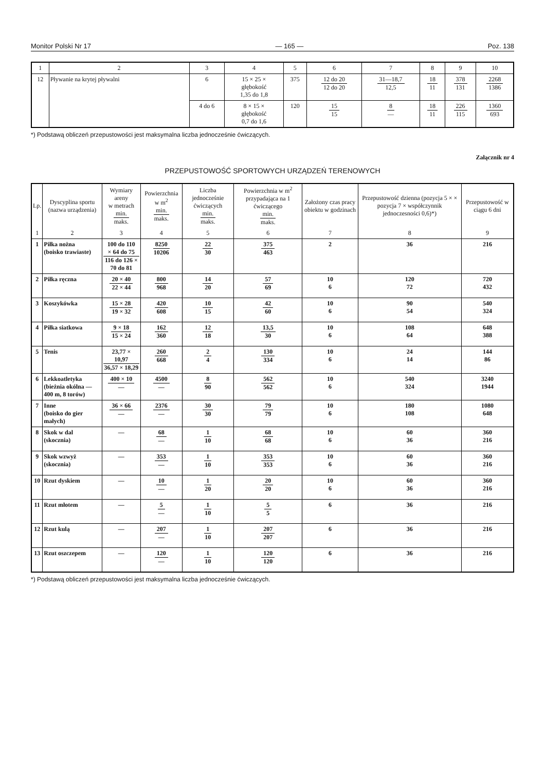Monitor Polski Nr 17 — 165 — Poz. 138
| 1 | 2 | 3 | 4 | 5 | 6 | 7 | 8 | 9 | 10 |
| 12 | Pływanie na krytej pływalni | 6 | 15 × 25 × głębokość 1,35 do 1,8 | 375 | 12 do 20 12 do 20 | 31—18,7 12,5 | 18 11 | 378 131 | 2268 1386 |
| | | 4 do 6 | 8 × 15 × głębokość 0,7 do 1,6 | 120 | 15 15 | 8 — | 18 11 | 226 115 | 1360 693 |
*) Podstawą obliczeń przepustowości jest maksymalna liczba jednocześnie ćwiczących.
Załącznik nr 4
PRZEPUSTOWOŚĆ SPORTOWYCH URZĄDZEŃ TERENOWYCH
| Lp. | Dyscyplina sportu (nazwa urządzenia) | Wymiary areny w metrach min. maks. | Powierzchnia w m<sup>2</sup> min. maks. | Liczba jednocześnie ćwiczących min. maks. | Powierzchnia w m<sup>2</sup> przypadająca na 1 ćwiczącego min. maks. | Założony czas pracy obiektu w godzinach | Przepustowość dzienna (pozycja 5 × × pozycja 7 × współczynnik jednoczesności 0,6)*) | Przepustowość w ciągu 6 dni |
| --- | --- | --- | --- | --- | --- | --- | --- | --- |
| 1 | 2 | 3 | 4 | 5 | 6 | 7 | 8 | 9 |
| 1 | Piłka nożna (boisko trawiaste) | 100 do 110 × 64 do 75 116 do 126 × 70 do 81 | 8250 10206 | 22 30 | 375 463 | 2 | 36 | 216 |
| 2 | Piłka ręczna | 20 × 40 22 × 44 | 800 968 | 14 20 | 57 69 | 10 6 | 120 72 | 720 432 |
| 3 | Koszykówka | 15 × 28 19 × 32 | 420 608 | 10 15 | 42 60 | 10 6 | 90 54 | 540 324 |
| 4 | Piłka siatkowa | 9 × 18 15 × 24 | 162 360 | 12 18 | 13,5 30 | 10 6 | 108 64 | 648 388 |
| 5 | Tenis | 23,77 × 10,97 36,57 × 18,29 | 260 668 | 2 4 | 130 334 | 10 6 | 24 14 | 144 86 |
| 6 | Lekkoatletyka (bieżnia okólna — 400 m, 8 torów) | 400 × 10 — | 4500 — | 8 90 | 562 562 | 10 6 | 540 324 | 3240 1944 |
| 7 | Inne (boisko do gier małych) | 36 × 66 — | 2376 — | 30 30 | 79 79 | 10 6 | 180 108 | 1080 648 |
| 8 | Skok w dal (skocznia) | — | 68 — | 1 10 | 68 68 | 10 6 | 60 36 | 360 216 |
| 9 | Skok wzwyż (skocznia) | — | 353 — | 1 10 | 353 353 | 10 6 | 60 36 | 360 216 |
| 10 | Rzut dyskiem | — | 10 — | 1 20 | 20 20 | 10 6 | 60 36 | 360 216 |
| 11 | Rzut młotem | — | 5 — | 1 10 | 5 5 | 6 | 36 | 216 |
| 12 | Rzut kulą | — | 207 — | 1 10 | 207 207 | 6 | 36 | 216 |
| 13 | Rzut oszczepem | — | 120 — | 1 10 | 120 120 | 6 | 36 | 216 |
*) Podstawą obliczeń przepustowości jest maksymalna liczba jednocześnie ćwiczących.